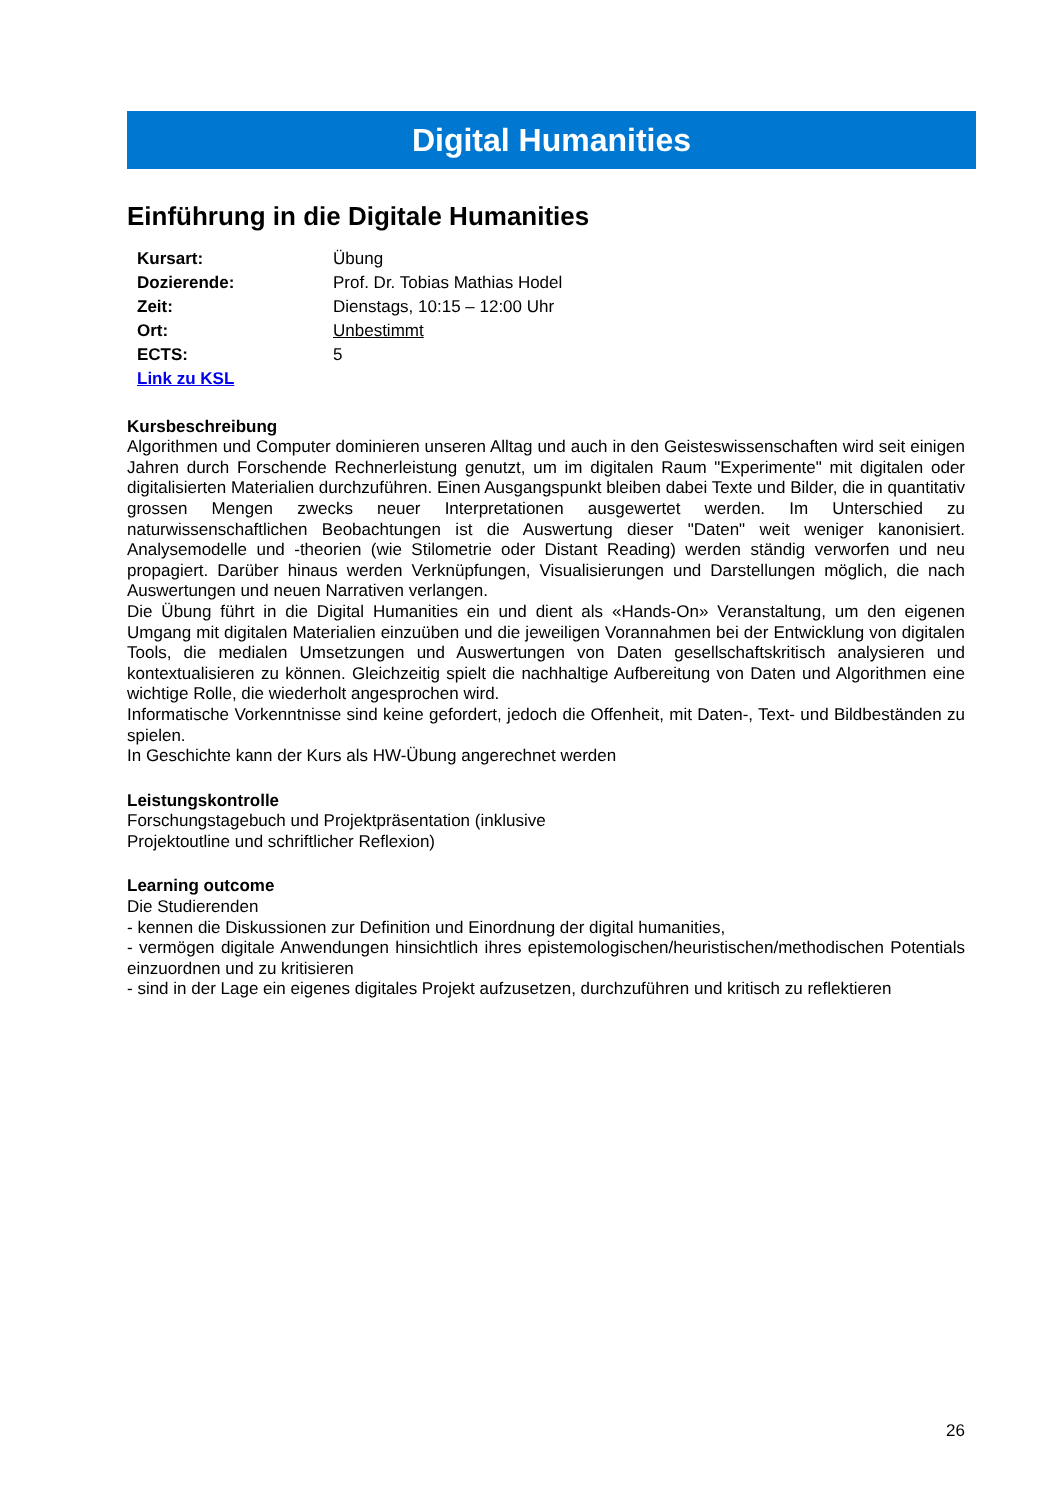Digital Humanities
Einführung in die Digitale Humanities
| Kursart: | Übung |
| Dozierende: | Prof. Dr. Tobias Mathias Hodel |
| Zeit: | Dienstags, 10:15 – 12:00 Uhr |
| Ort: | Unbestimmt |
| ECTS: | 5 |
| Link zu KSL | |
Kursbeschreibung
Algorithmen und Computer dominieren unseren Alltag und auch in den Geisteswissenschaften wird seit einigen Jahren durch Forschende Rechnerleistung genutzt, um im digitalen Raum "Experimente" mit digitalen oder digitalisierten Materialien durchzuführen. Einen Ausgangspunkt bleiben dabei Texte und Bilder, die in quantitativ grossen Mengen zwecks neuer Interpretationen ausgewertet werden. Im Unterschied zu naturwissenschaftlichen Beobachtungen ist die Auswertung dieser "Daten" weit weniger kanonisiert. Analysemodelle und -theorien (wie Stilometrie oder Distant Reading) werden ständig verworfen und neu propagiert. Darüber hinaus werden Verknüpfungen, Visualisierungen und Darstellungen möglich, die nach Auswertungen und neuen Narrativen verlangen.
Die Übung führt in die Digital Humanities ein und dient als «Hands-On» Veranstaltung, um den eigenen Umgang mit digitalen Materialien einzuüben und die jeweiligen Vorannahmen bei der Entwicklung von digitalen Tools, die medialen Umsetzungen und Auswertungen von Daten gesellschaftskritisch analysieren und kontextualisieren zu können. Gleichzeitig spielt die nachhaltige Aufbereitung von Daten und Algorithmen eine wichtige Rolle, die wiederholt angesprochen wird.
Informatische Vorkenntnisse sind keine gefordert, jedoch die Offenheit, mit Daten-, Text- und Bildbeständen zu spielen.
In Geschichte kann der Kurs als HW-Übung angerechnet werden
Leistungskontrolle
Forschungstagebuch und Projektpräsentation (inklusive
Projektoutline und schriftlicher Reflexion)
Learning outcome
Die Studierenden
- kennen die Diskussionen zur Definition und Einordnung der digital humanities,
- vermögen digitale Anwendungen hinsichtlich ihres epistemologischen/heuristischen/methodischen Potentials einzuordnen und zu kritisieren
- sind in der Lage ein eigenes digitales Projekt aufzusetzen, durchzuführen und kritisch zu reflektieren
26